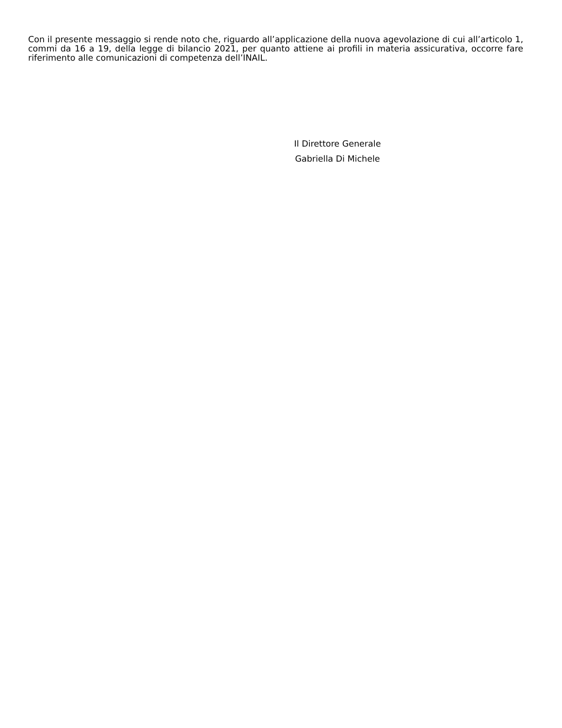Con il presente messaggio si rende noto che, riguardo all’applicazione della nuova agevolazione di cui all’articolo 1, commi da 16 a 19, della legge di bilancio 2021, per quanto attiene ai profili in materia assicurativa, occorre fare riferimento alle comunicazioni di competenza dell’INAIL.
Il Direttore Generale
Gabriella Di Michele